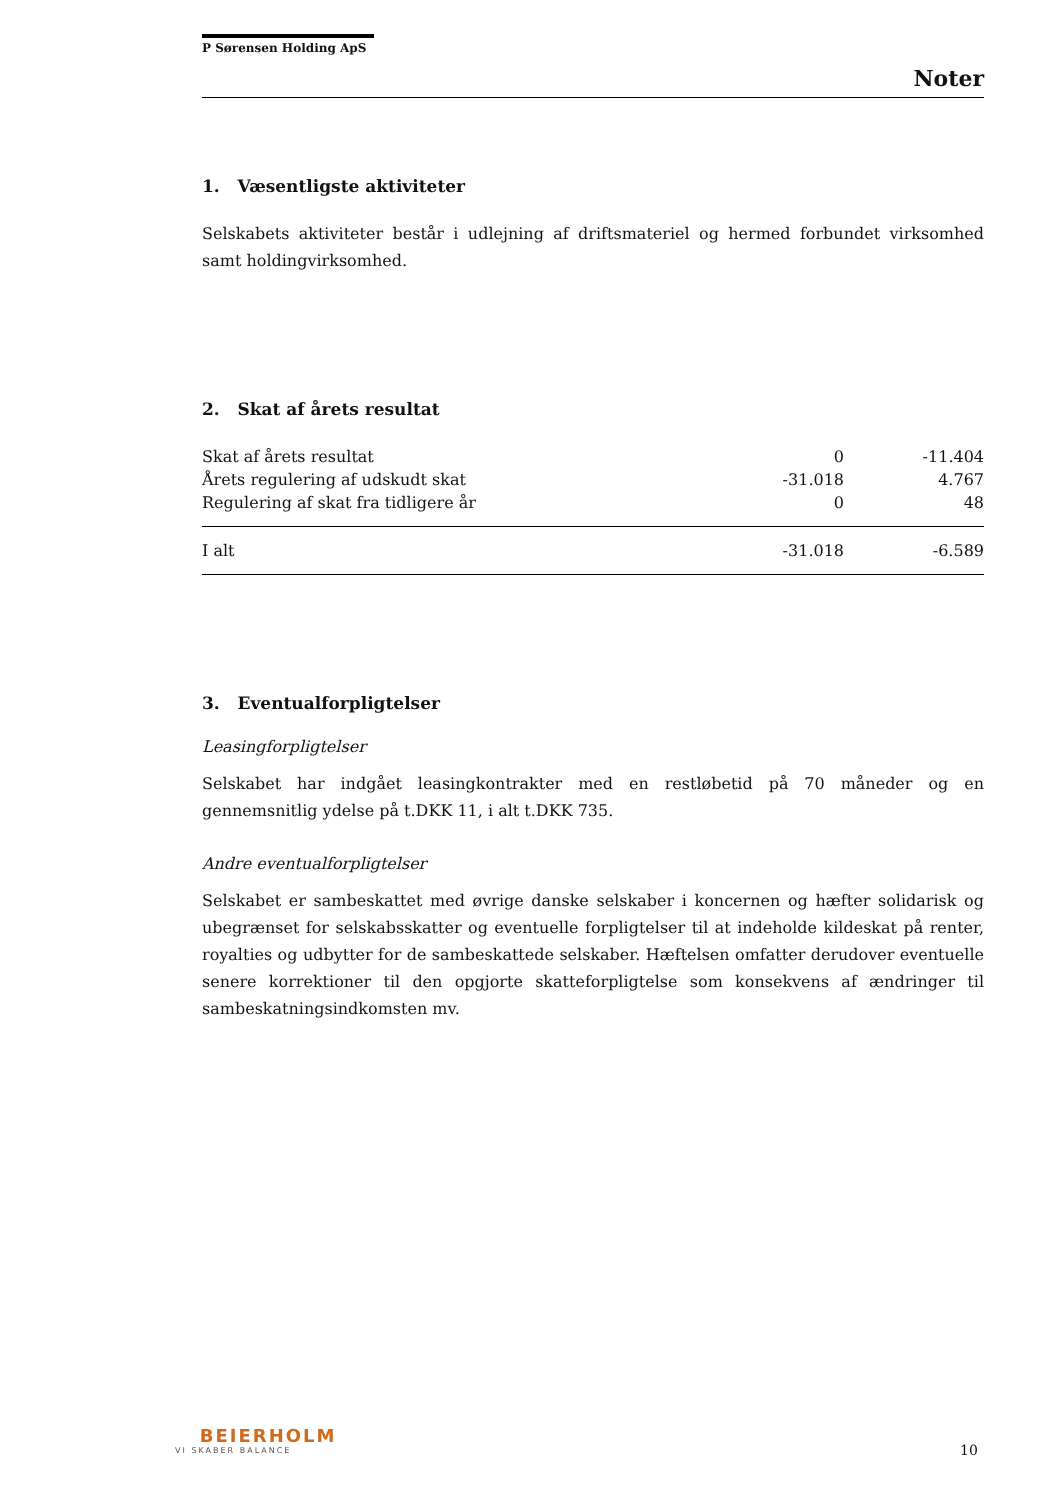P Sørensen Holding ApS
Noter
1. Væsentligste aktiviteter
Selskabets aktiviteter består i udlejning af driftsmateriel og hermed forbundet virksomhed samt holdingvirksomhed.
2. Skat af årets resultat
| Skat af årets resultat | 0 | -11.404 |
| Årets regulering af udskudt skat | -31.018 | 4.767 |
| Regulering af skat fra tidligere år | 0 | 48 |
| I alt | -31.018 | -6.589 |
3. Eventualforpligtelser
Leasingforpligtelser
Selskabet har indgået leasingkontrakter med en restløbetid på 70 måneder og en gennemsnitlig ydelse på t.DKK 11, i alt t.DKK 735.
Andre eventualforpligtelser
Selskabet er sambeskattet med øvrige danske selskaber i koncernen og hæfter solidarisk og ubegrænset for selskabsskatter og eventuelle forpligtelser til at indeholde kildeskat på renter, royalties og udbytter for de sambeskattede selskaber. Hæftelsen omfatter derudover eventuelle senere korrektioner til den opgjorte skatteforpligtelse som konsekvens af ændringer til sambeskatningsindkomsten mv.
BEIERHOLM
VI SKABER BALANCE
10